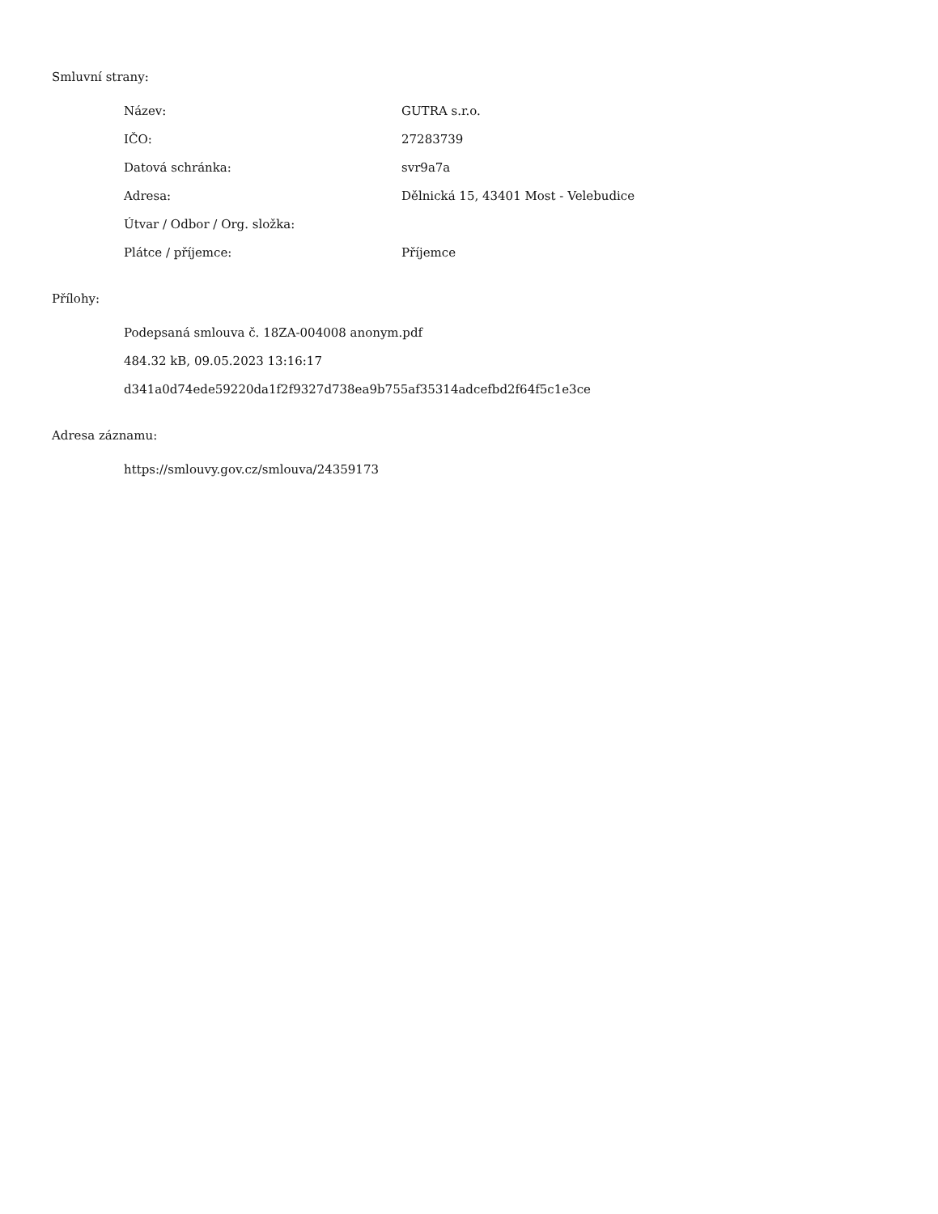Smluvní strany:
| Název: | GUTRA s.r.o. |
| IČO: | 27283739 |
| Datová schránka: | svr9a7a |
| Adresa: | Dělnická 15, 43401 Most - Velebudice |
| Útvar / Odbor / Org. složka: | |
| Plátce / příjemce: | Příjemce |
Přílohy:
Podepsaná smlouva č. 18ZA-004008 anonym.pdf
484.32 kB, 09.05.2023 13:16:17
d341a0d74ede59220da1f2f9327d738ea9b755af35314adcefbd2f64f5c1e3ce
Adresa záznamu:
https://smlouvy.gov.cz/smlouva/24359173